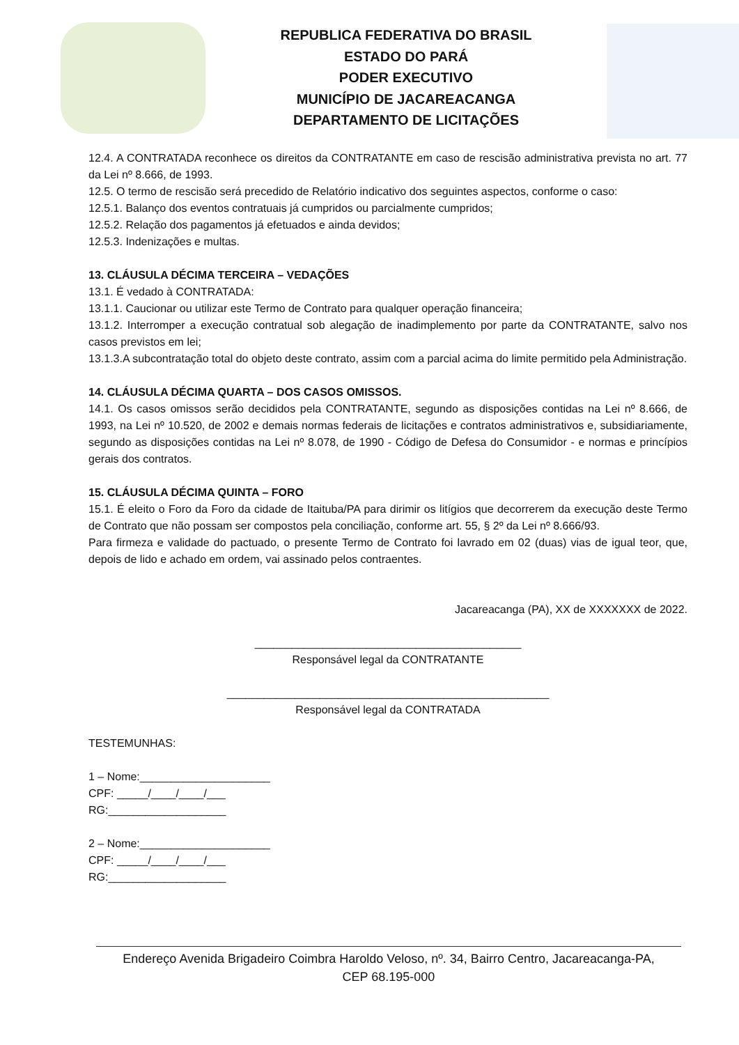REPUBLICA FEDERATIVA DO BRASIL
ESTADO DO PARÁ
PODER EXECUTIVO
MUNICÍPIO DE JACAREACANGA
DEPARTAMENTO DE LICITAÇÕES
12.4. A CONTRATADA reconhece os direitos da CONTRATANTE em caso de rescisão administrativa prevista no art. 77 da Lei nº 8.666, de 1993.
12.5. O termo de rescisão será precedido de Relatório indicativo dos seguintes aspectos, conforme o caso:
12.5.1. Balanço dos eventos contratuais já cumpridos ou parcialmente cumpridos;
12.5.2. Relação dos pagamentos já efetuados e ainda devidos;
12.5.3. Indenizações e multas.
13. CLÁUSULA DÉCIMA TERCEIRA – VEDAÇÕES
13.1. É vedado à CONTRATADA:
13.1.1. Caucionar ou utilizar este Termo de Contrato para qualquer operação financeira;
13.1.2. Interromper a execução contratual sob alegação de inadimplemento por parte da CONTRATANTE, salvo nos casos previstos em lei;
13.1.3.A subcontratação total do objeto deste contrato, assim com a parcial acima do limite permitido pela Administração.
14. CLÁUSULA DÉCIMA QUARTA – DOS CASOS OMISSOS.
14.1. Os casos omissos serão decididos pela CONTRATANTE, segundo as disposições contidas na Lei nº 8.666, de 1993, na Lei nº 10.520, de 2002 e demais normas federais de licitações e contratos administrativos e, subsidiariamente, segundo as disposições contidas na Lei nº 8.078, de 1990 - Código de Defesa do Consumidor - e normas e princípios gerais dos contratos.
15. CLÁUSULA DÉCIMA QUINTA – FORO
15.1. É eleito o Foro da Foro da cidade de Itaituba/PA para dirimir os litígios que decorrerem da execução deste Termo de Contrato que não possam ser compostos pela conciliação, conforme art. 55, § 2º da Lei nº 8.666/93.
Para firmeza e validade do pactuado, o presente Termo de Contrato foi lavrado em 02 (duas) vias de igual teor, que, depois de lido e achado em ordem, vai assinado pelos contraentes.
Jacareacanga (PA), XX de XXXXXXX de 2022.
___________________________________________
Responsável legal da CONTRATANTE
____________________________________________________
Responsável legal da CONTRATADA
TESTEMUNHAS:
1 – Nome:_____________________
CPF: _____/____/____/___
RG:___________________
2 – Nome:_____________________
CPF: _____/____/____/___
RG:___________________
Endereço Avenida Brigadeiro Coimbra Haroldo Veloso, nº. 34, Bairro Centro, Jacareacanga-PA,
CEP 68.195-000